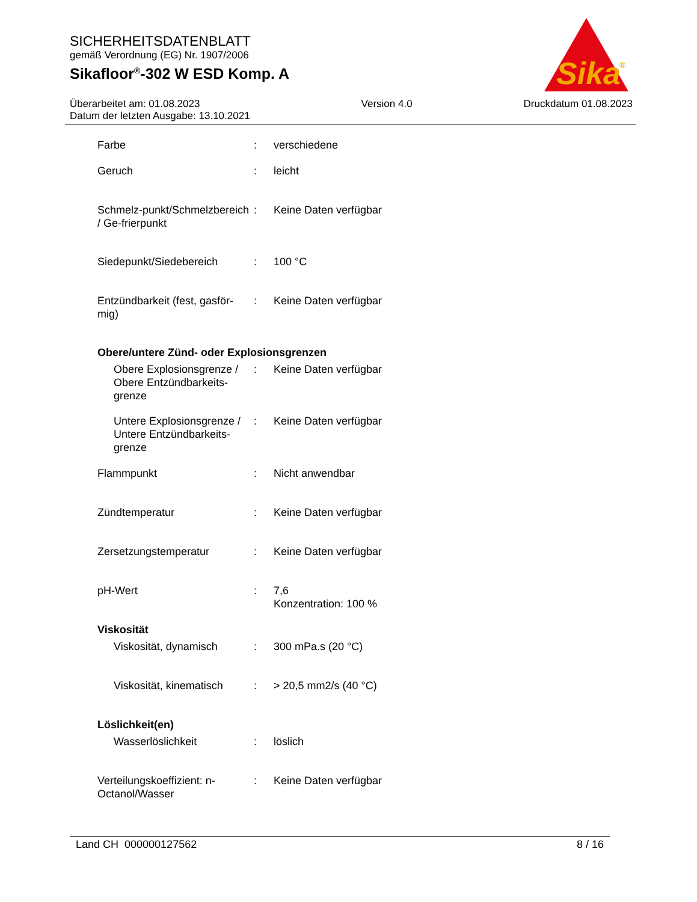SICHERHEITSDATENBLATT
gemäß Verordnung (EG) Nr. 1907/2006
Sikafloor<sup>®</sup>-302 W ESD Komp. A
Sika
®
Überarbeitet am: 01.08.2023
Datum der letzten Ausgabe: 13.10.2021
Version 4.0 Druckdatum 01.08.2023
Farbe : verschiedene
Geruch : leicht
Schmelz-punkt/Schmelzbereich / Ge-frierpunkt
: Keine Daten verfügbar
Siedepunkt/Siedebereich : 100 °C
Entzündbarkeit (fest, gasför-mig)
: Keine Daten verfügbar
Obere/untere Zünd- oder Explosionsgrenzen
Obere Explosionsgrenze / Obere Entzündbarkeits-grenze
: Keine Daten verfügbar
Untere Explosionsgrenze / Untere Entzündbarkeits-grenze
: Keine Daten verfügbar
Flammpunkt : Nicht anwendbar
Zündtemperatur : Keine Daten verfügbar
Zersetzungstemperatur : Keine Daten verfügbar
pH-Wert : 7,6
Konzentration: 100 %
Viskosität
Viskosität, dynamisch : 300 mPa.s (20 °C)
Viskosität, kinematisch
: > 20,5 mm2/s (40 °C)
Löslichkeit(en)
Wasserlöslichkeit : löslich
Verteilungskoeffizient: n-Octanol/Wasser
: Keine Daten verfügbar
Land CH 000000127562 8 / 16